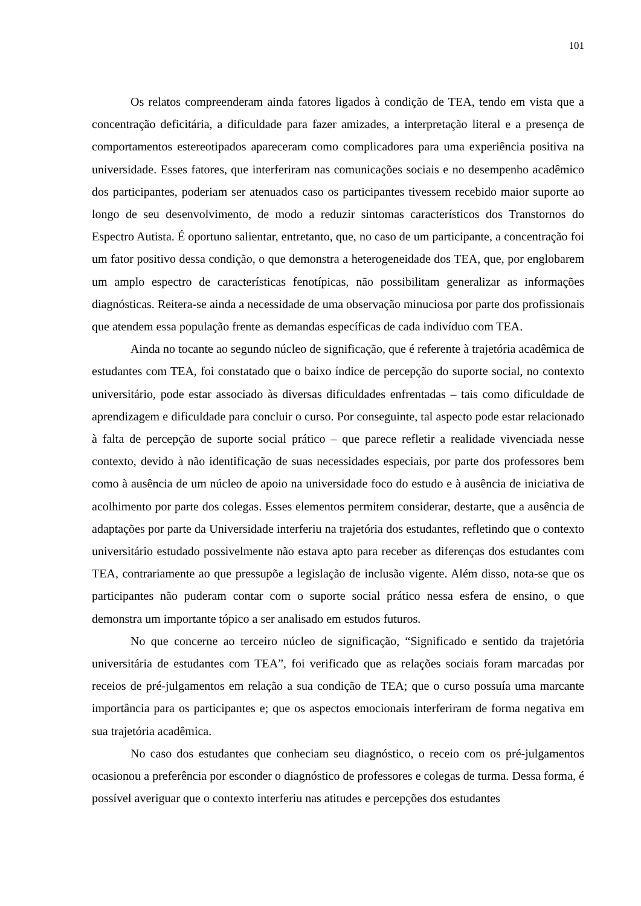101
Os relatos compreenderam ainda fatores ligados à condição de TEA, tendo em vista que a concentração deficitária, a dificuldade para fazer amizades, a interpretação literal e a presença de comportamentos estereotipados apareceram como complicadores para uma experiência positiva na universidade. Esses fatores, que interferiram nas comunicações sociais e no desempenho acadêmico dos participantes, poderiam ser atenuados caso os participantes tivessem recebido maior suporte ao longo de seu desenvolvimento, de modo a reduzir sintomas característicos dos Transtornos do Espectro Autista. É oportuno salientar, entretanto, que, no caso de um participante, a concentração foi um fator positivo dessa condição, o que demonstra a heterogeneidade dos TEA, que, por englobarem um amplo espectro de características fenotípicas, não possibilitam generalizar as informações diagnósticas. Reitera-se ainda a necessidade de uma observação minuciosa por parte dos profissionais que atendem essa população frente as demandas específicas de cada indivíduo com TEA.
Ainda no tocante ao segundo núcleo de significação, que é referente à trajetória acadêmica de estudantes com TEA, foi constatado que o baixo índice de percepção do suporte social, no contexto universitário, pode estar associado às diversas dificuldades enfrentadas – tais como dificuldade de aprendizagem e dificuldade para concluir o curso. Por conseguinte, tal aspecto pode estar relacionado à falta de percepção de suporte social prático – que parece refletir a realidade vivenciada nesse contexto, devido à não identificação de suas necessidades especiais, por parte dos professores bem como à ausência de um núcleo de apoio na universidade foco do estudo e à ausência de iniciativa de acolhimento por parte dos colegas. Esses elementos permitem considerar, destarte, que a ausência de adaptações por parte da Universidade interferiu na trajetória dos estudantes, refletindo que o contexto universitário estudado possivelmente não estava apto para receber as diferenças dos estudantes com TEA, contrariamente ao que pressupõe a legislação de inclusão vigente. Além disso, nota-se que os participantes não puderam contar com o suporte social prático nessa esfera de ensino, o que demonstra um importante tópico a ser analisado em estudos futuros.
No que concerne ao terceiro núcleo de significação, “Significado e sentido da trajetória universitária de estudantes com TEA”, foi verificado que as relações sociais foram marcadas por receios de pré-julgamentos em relação a sua condição de TEA; que o curso possuía uma marcante importância para os participantes e; que os aspectos emocionais interferiram de forma negativa em sua trajetória acadêmica.
No caso dos estudantes que conheciam seu diagnóstico, o receio com os pré-julgamentos ocasionou a preferência por esconder o diagnóstico de professores e colegas de turma. Dessa forma, é possível averiguar que o contexto interferiu nas atitudes e percepções dos estudantes